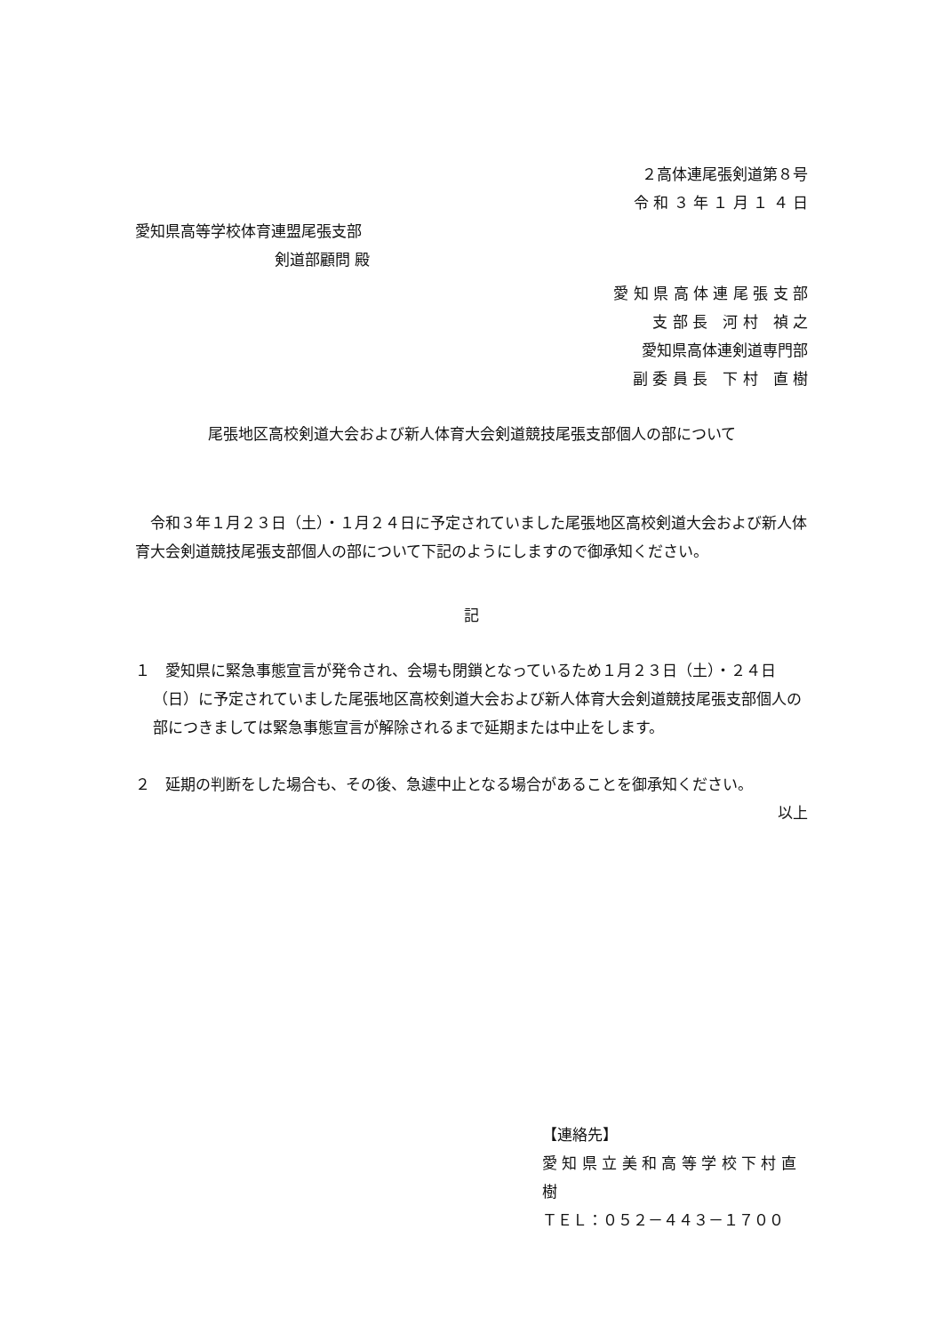２高体連尾張剣道第８号
令 和 ３ 年 １ 月 １ ４ 日
愛知県高等学校体育連盟尾張支部
剣道部顧問 殿
愛 知 県 高 体 連 尾 張 支 部
支 部 長　河 村　禎 之
愛知県高体連剣道専門部
副 委 員 長　下 村　直 樹
尾張地区高校剣道大会および新人体育大会剣道競技尾張支部個人の部について
令和３年１月２３日（土）・１月２４日に予定されていました尾張地区高校剣道大会および新人体育大会剣道競技尾張支部個人の部について下記のようにしますので御承知ください。
記
１　愛知県に緊急事態宣言が発令され、会場も閉鎖となっているため１月２３日（土）・２４日（日）に予定されていました尾張地区高校剣道大会および新人体育大会剣道競技尾張支部個人の部につきましては緊急事態宣言が解除されるまで延期または中止をします。
２　延期の判断をした場合も、その後、急遽中止となる場合があることを御承知ください。
以上
【連絡先】
愛 知 県 立 美 和 高 等 学 校 下 村 直 樹
ＴＥＬ：０５２－４４３－１７００